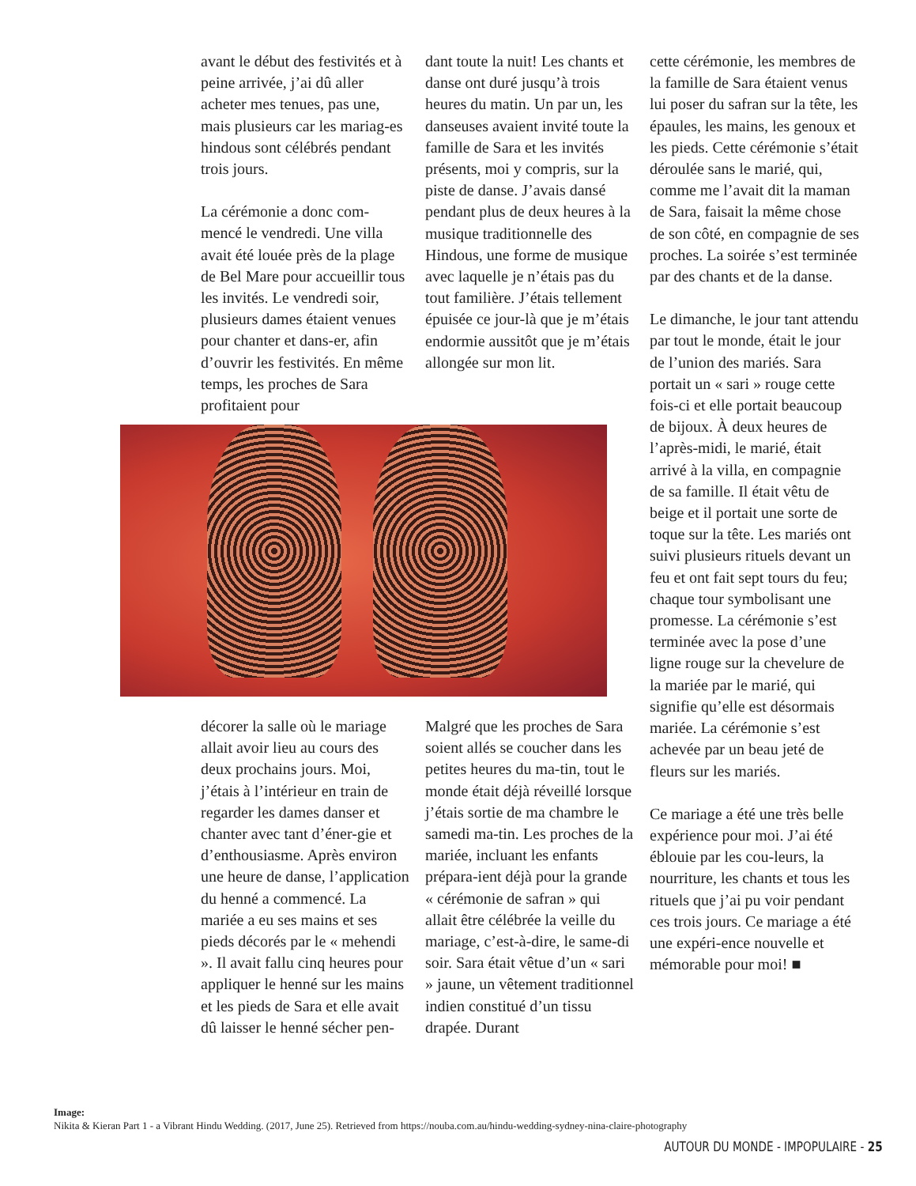avant le début des festivités et à peine arrivée, j’ai dû aller acheter mes tenues, pas une, mais plusieurs car les mariag-es hindous sont célébrés pendant trois jours.
La cérémonie a donc com-mencé le vendredi. Une villa avait été louée près de la plage de Bel Mare pour accueillir tous les invités. Le vendredi soir, plusieurs dames étaient venues pour chanter et dans-er, afin d’ouvrir les festivités. En même temps, les proches de Sara profitaient pour
dant toute la nuit! Les chants et danse ont duré jusqu’à trois heures du matin. Un par un, les danseuses avaient invité toute la famille de Sara et les invités présents, moi y compris, sur la piste de danse. J’avais dansé pendant plus de deux heures à la musique traditionnelle des Hindous, une forme de musique avec laquelle je n’étais pas du tout familière. J’étais tellement épuisée ce jour-là que je m’étais endormie aussitôt que je m’étais allongée sur mon lit.
décorer la salle où le mariage allait avoir lieu au cours des deux prochains jours. Moi, j’étais à l’intérieur en train de regarder les dames danser et chanter avec tant d’éner-gie et d’enthousiasme. Après environ une heure de danse, l’application du henné a commencé. La mariée a eu ses mains et ses pieds décorés par le « mehendi ». Il avait fallu cinq heures pour appliquer le henné sur les mains et les pieds de Sara et elle avait dû laisser le henné sécher pen-
Malgré que les proches de Sara soient allés se coucher dans les petites heures du ma-tin, tout le monde était déjà réveillé lorsque j’étais sortie de ma chambre le samedi ma-tin. Les proches de la mariée, incluant les enfants prépara-ient déjà pour la grande « cérémonie de safran » qui allait être célébrée la veille du mariage, c’est-à-dire, le same-di soir. Sara était vêtue d’un « sari » jaune, un vêtement traditionnel indien constitué d’un tissu drapée. Durant
cette cérémonie, les membres de la famille de Sara étaient venus lui poser du safran sur la tête, les épaules, les mains, les genoux et les pieds. Cette cérémonie s’était déroulée sans le marié, qui, comme me l’avait dit la maman de Sara, faisait la même chose de son côté, en compagnie de ses proches. La soirée s’est terminée par des chants et de la danse.
Le dimanche, le jour tant attendu par tout le monde, était le jour de l’union des mariés. Sara portait un « sari » rouge cette fois-ci et elle portait beaucoup de bijoux. À deux heures de l’après-midi, le marié, était arrivé à la villa, en compagnie de sa famille. Il était vêtu de beige et il portait une sorte de toque sur la tête. Les mariés ont suivi plusieurs rituels devant un feu et ont fait sept tours du feu; chaque tour symbolisant une promesse. La cérémonie s’est terminée avec la pose d’une ligne rouge sur la chevelure de la mariée par le marié, qui signifie qu’elle est désormais mariée. La cérémonie s’est achevée par un beau jeté de fleurs sur les mariés.
Ce mariage a été une très belle expérience pour moi. J’ai été éblouie par les cou-leurs, la nourriture, les chants et tous les rituels que j’ai pu voir pendant ces trois jours. Ce mariage a été une expéri-ence nouvelle et mémorable pour moi! ■
Image:
Nikita & Kieran Part 1 - a Vibrant Hindu Wedding. (2017, June 25). Retrieved from https://nouba.com.au/hindu-wedding-sydney-nina-claire-photography
AUTOUR DU MONDE - IMPOPULAIRE - 25